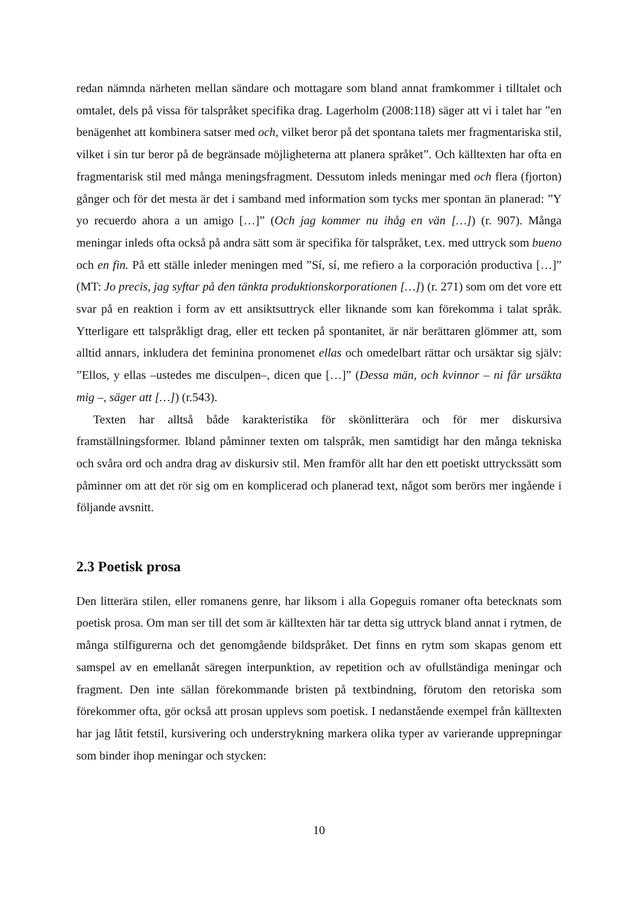redan nämnda närheten mellan sändare och mottagare som bland annat framkommer i tilltalet och omtalet, dels på vissa för talspråket specifika drag. Lagerholm (2008:118) säger att vi i talet har ”en benägenhet att kombinera satser med och, vilket beror på det spontana talets mer fragmentariska stil, vilket i sin tur beror på de begränsade möjligheterna att planera språket”. Och källtexten har ofta en fragmentarisk stil med många meningsfragment. Dessutom inleds meningar med och flera (fjorton) gånger och för det mesta är det i samband med information som tycks mer spontan än planerad: ”Y yo recuerdo ahora a un amigo […]” (Och jag kommer nu ihåg en vän […]) (r. 907). Många meningar inleds ofta också på andra sätt som är specifika för talspråket, t.ex. med uttryck som bueno och en fin. På ett ställe inleder meningen med ”Sí, sí, me refiero a la corporación productiva […]” (MT: Jo precis, jag syftar på den tänkta produktionskorporationen […]) (r. 271) som om det vore ett svar på en reaktion i form av ett ansiktsuttryck eller liknande som kan förekomma i talat språk. Ytterligare ett talspråkligt drag, eller ett tecken på spontanitet, är när berättaren glömmer att, som alltid annars, inkludera det feminina pronomenet ellas och omedelbart rättar och ursäktar sig själv: ”Ellos, y ellas –ustedes me disculpen–, dicen que […]” (Dessa män, och kvinnor – ni får ursäkta mig –, säger att […]) (r.543).
Texten har alltså både karakteristika för skönlitterära och för mer diskursiva framställningsformer. Ibland påminner texten om talspråk, men samtidigt har den många tekniska och svåra ord och andra drag av diskursiv stil. Men framför allt har den ett poetiskt uttryckssätt som påminner om att det rör sig om en komplicerad och planerad text, något som berörs mer ingående i följande avsnitt.
2.3 Poetisk prosa
Den litterära stilen, eller romanens genre, har liksom i alla Gopeguis romaner ofta betecknats som poetisk prosa. Om man ser till det som är källtexten här tar detta sig uttryck bland annat i rytmen, de många stilfigurerna och det genomgående bildspråket. Det finns en rytm som skapas genom ett samspel av en emellanåt säregen interpunktion, av repetition och av ofullständiga meningar och fragment. Den inte sällan förekommande bristen på textbindning, förutom den retoriska som förekommer ofta, gör också att prosan upplevs som poetisk. I nedanstående exempel från källtexten har jag låtit fetstil, kursivering och understrykning markera olika typer av varierande upprepningar som binder ihop meningar och stycken:
10